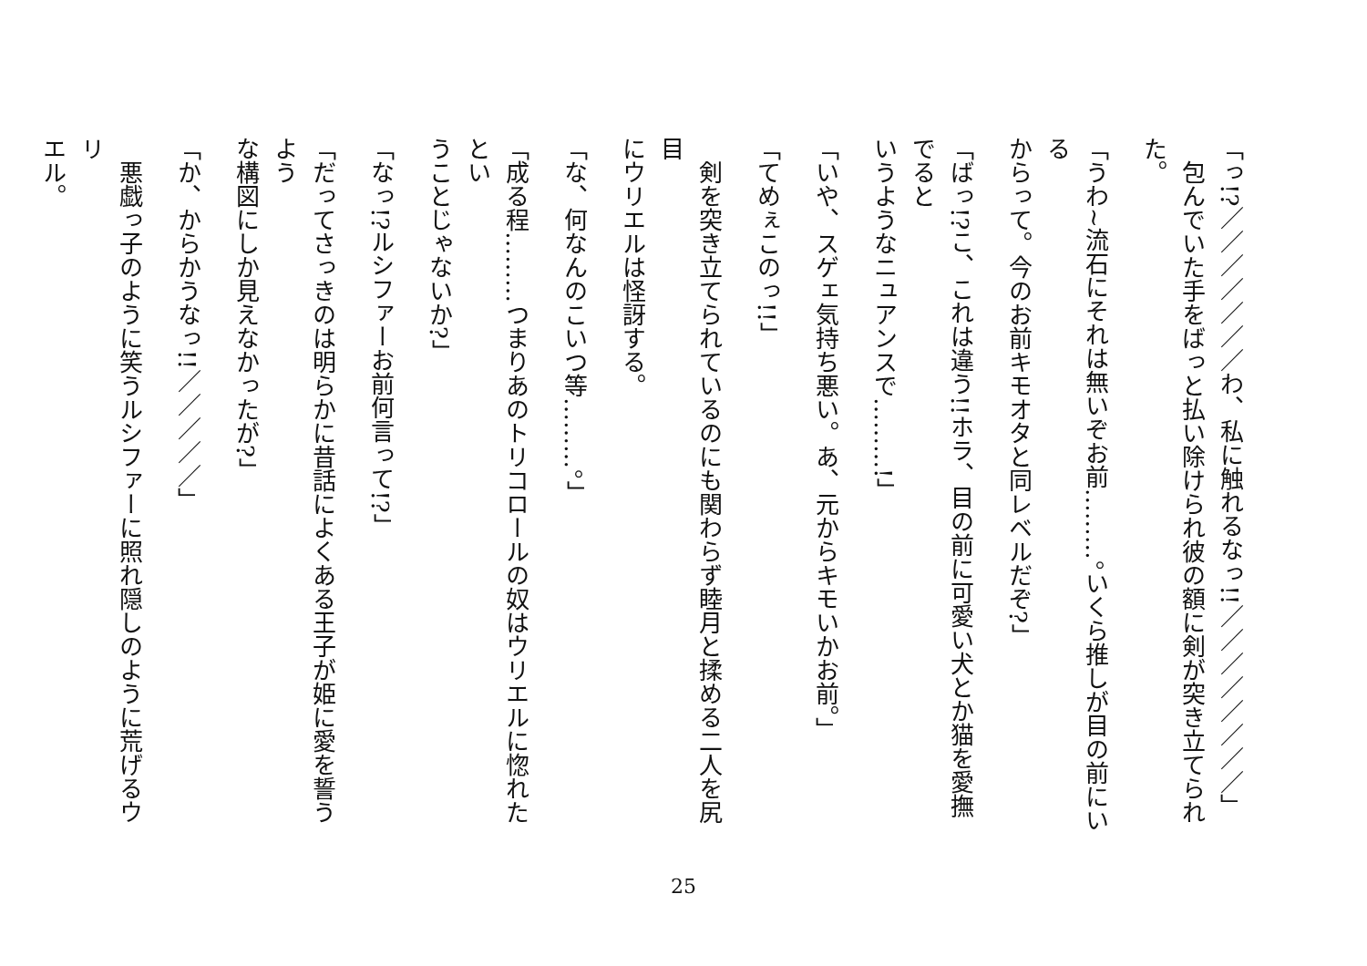「っ!?／／／／／／／わ、私に触れるなっ!!／／／／／／／／」
　包んでいた手をばっと払い除けられ彼の額に剣が突き立てられた。
「うわ~流石にそれは無いぞお前………。いくら推しが目の前にいる
からって。今のお前キモオタと同レベルだぞ?」
「ばっ!?こ、これは違う!!ホラ、目の前に可愛い犬とか猫を愛撫でると
いうようなニュアンスで………!」
「いや、スゲェ気持ち悪い。あ、元からキモいかお前。」
「てめぇこのっ!!」
　剣を突き立てられているのにも関わらず睦月と揉める二人を尻目
にウリエルは怪訝する。
「な、何なんのこいつ等………。」
「成る程………つまりあのトリコロールの奴はウリエルに惚れたとい
うことじゃないか?」
「なっ!?ルシファーお前何言って!?」
「だってさっきのは明らかに昔話によくある王子が姫に愛を誓うよう
な構図にしか見えなかったが?」
「か、からかうなっ!!／／／／／」
　悪戯っ子のように笑うルシファーに照れ隠しのように荒げるウリ
エル。
25